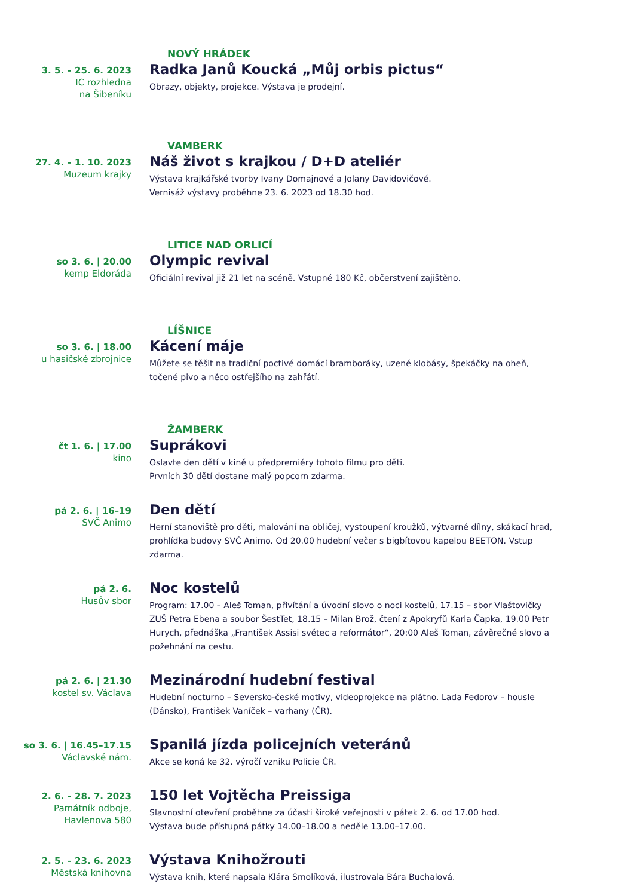NOVÝ HRÁDEK
3. 5. – 25. 6. 2023
IC rozhledna
na Šibeníku
Radka Janů Koucká „Můj orbis pictus“
Obrazy, objekty, projekce. Výstava je prodejní.
VAMBERK
27. 4. – 1. 10. 2023
Muzeum krajky
Náš život s krajkou / D+D ateliér
Výstava krajkářské tvorby Ivany Domajnové a Jolany Davidovičové.
Vernisáž výstavy proběhne 23. 6. 2023 od 18.30 hod.
LITICE NAD ORLICÍ
so 3. 6. | 20.00
kemp Eldoráda
Olympic revival
Oficiální revival již 21 let na scéně. Vstupné 180 Kč, občerstvení zajištěno.
LÍŠNICE
so 3. 6. | 18.00
u hasičské zbrojnice
Kácení máje
Můžete se těšit na tradiční poctivé domácí bramboráky, uzené klobásy, špekáčky na oheň, točené pivo a něco ostřejšího na zahřátí.
ŽAMBERK
čt 1. 6. | 17.00
kino
Suprákovi
Oslavte den dětí v kině u předpremiéry tohoto filmu pro děti.
Prvních 30 dětí dostane malý popcorn zdarma.
pá 2. 6. | 16–19
SVČ Animo
Den dětí
Herní stanoviště pro děti, malování na obličej, vystoupení kroužků, výtvarné dílny, skákací hrad, prohlídka budovy SVČ Animo. Od 20.00 hudební večer s bigbítovou kapelou BEETON. Vstup zdarma.
pá 2. 6.
Husův sbor
Noc kostelů
Program: 17.00 – Aleš Toman, přivítání a úvodní slovo o noci kostelů, 17.15 – sbor Vlaštovičky ZUŠ Petra Ebena a soubor ŠestTet, 18.15 – Milan Brož, čtení z Apokryfů Karla Čapka, 19.00 Petr Hurych, přednáška „František Assisi světec a reformátor“, 20:00 Aleš Toman, závěrečné slovo a požehnání na cestu.
pá 2. 6. | 21.30
kostel sv. Václava
Mezinárodní hudební festival
Hudební nocturno – Seversko-české motivy, videoprojekce na plátno. Lada Fedorov – housle (Dánsko), František Vaníček – varhany (ČR).
so 3. 6. | 16.45–17.15
Václavské nám.
Spanilá jízda policejních veteránů
Akce se koná ke 32. výročí vzniku Policie ČR.
2. 6. – 28. 7. 2023
Památník odboje,
Havlenova 580
150 let Vojtěcha Preissiga
Slavnostní otevření proběhne za účasti široké veřejnosti v pátek 2. 6. od 17.00 hod.
Výstava bude přístupná pátky 14.00–18.00 a neděle 13.00–17.00.
2. 5. – 23. 6. 2023
Městská knihovna
Výstava Knihožrouti
Výstava knih, které napsala Klára Smolíková, ilustrovala Bára Buchalová.